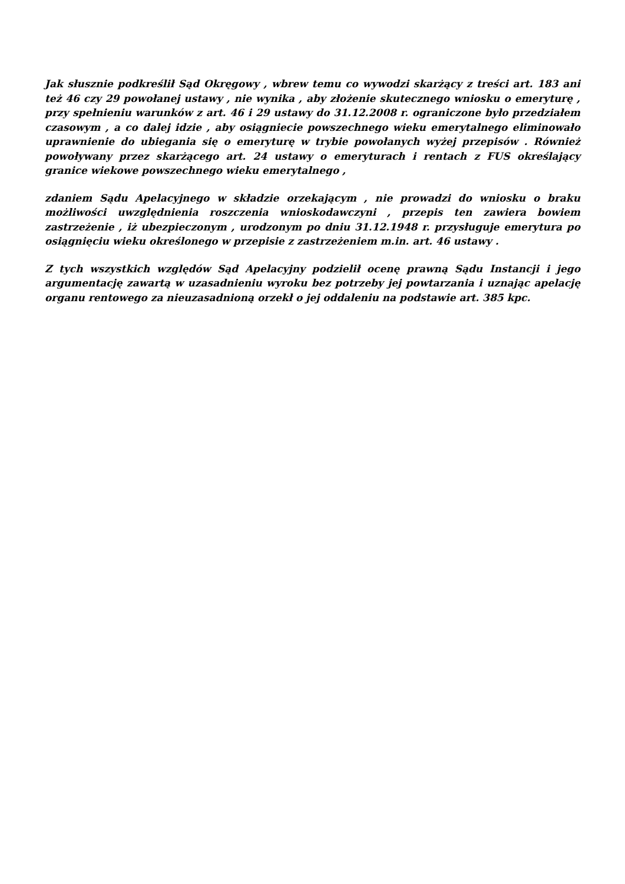Jak słusznie podkreślił Sąd Okręgowy , wbrew temu co wywodzi skarżący z treści art. 183 ani też 46 czy 29 powołanej ustawy , nie wynika , aby złożenie skutecznego wniosku o emeryturę , przy spełnieniu warunków z art. 46 i 29 ustawy do 31.12.2008 r. ograniczone było przedziałem czasowym , a co dalej idzie , aby osiągniecie powszechnego wieku emerytalnego eliminowało uprawnienie do ubiegania się o emeryturę w trybie powołanych wyżej przepisów . Również powoływany przez skarżącego art. 24 ustawy o emeryturach i rentach z FUS określający granice wiekowe powszechnego wieku emerytalnego ,
zdaniem Sądu Apelacyjnego w składzie orzekającym , nie prowadzi do wniosku o braku możliwości uwzględnienia roszczenia wnioskodawczyni , przepis ten zawiera bowiem zastrzeżenie , iż ubezpieczonym , urodzonym po dniu 31.12.1948 r. przysługuje emerytura po osiągnięciu wieku określonego w przepisie z zastrzeżeniem m.in. art. 46 ustawy .
Z tych wszystkich względów Sąd Apelacyjny podzielił ocenę prawną Sądu Instancji i jego argumentację zawartą w uzasadnieniu wyroku bez potrzeby jej powtarzania i uznając apelację organu rentowego za nieuzasadnioną orzekł o jej oddaleniu na podstawie art. 385 kpc.